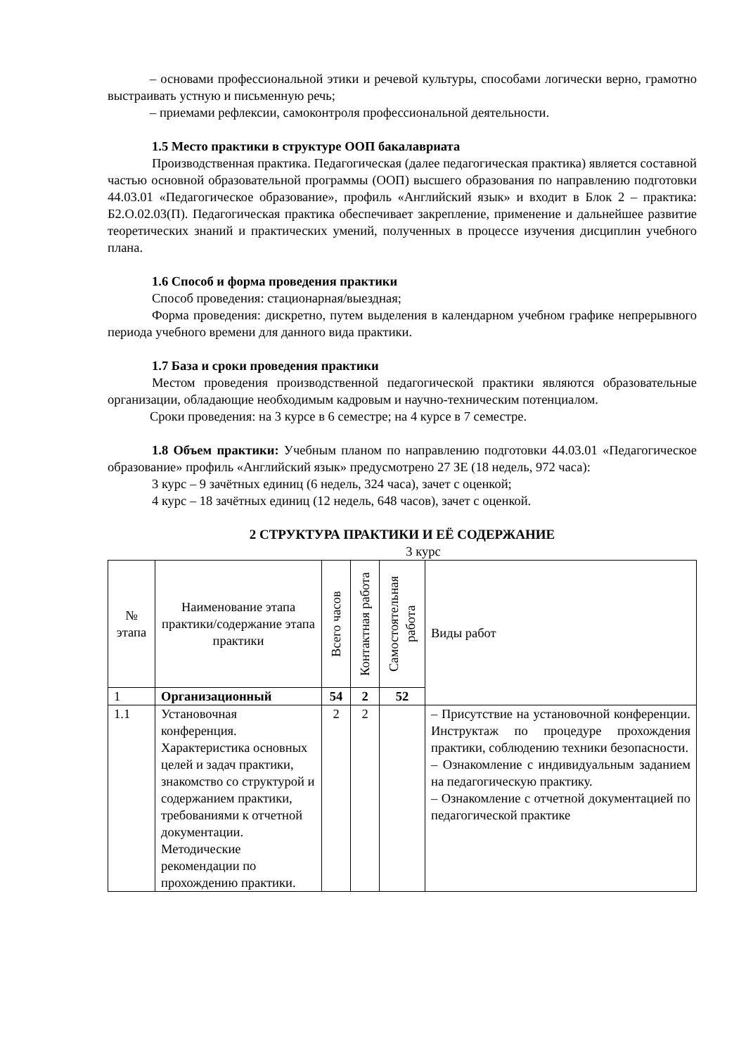– основами профессиональной этики и речевой культуры, способами логически верно, грамотно выстраивать устную и письменную речь;
– приемами рефлексии, самоконтроля профессиональной деятельности.
1.5 Место практики в структуре ООП бакалавриата
Производственная практика. Педагогическая (далее педагогическая практика) является составной частью основной образовательной программы (ООП) высшего образования по направлению подготовки 44.03.01 «Педагогическое образование», профиль «Английский язык» и входит в Блок 2 – практика: Б2.О.02.03(П). Педагогическая практика обеспечивает закрепление, применение и дальнейшее развитие теоретических знаний и практических умений, полученных в процессе изучения дисциплин учебного плана.
1.6 Способ и форма проведения практики
Способ проведения: стационарная/выездная;
Форма проведения: дискретно, путем выделения в календарном учебном графике непрерывного периода учебного времени для данного вида практики.
1.7 База и сроки проведения практики
Местом проведения производственной педагогической практики являются образовательные организации, обладающие необходимым кадровым и научно-техническим потенциалом.
Сроки проведения: на 3 курсе в 6 семестре; на 4 курсе в 7 семестре.
1.8 Объем практики: Учебным планом по направлению подготовки 44.03.01 «Педагогическое образование» профиль «Английский язык» предусмотрено 27 ЗЕ (18 недель, 972 часа):
3 курс – 9 зачётных единиц (6 недель, 324 часа), зачет с оценкой;
4 курс – 18 зачётных единиц (12 недель, 648 часов), зачет с оценкой.
2 СТРУКТУРА ПРАКТИКИ И ЕЁ СОДЕРЖАНИЕ
3 курс
| № этапа | Наименование этапа практики/содержание этапа практики | Всего часов | Контактная работа | Самостоятельная работа | Виды работ |
| --- | --- | --- | --- | --- | --- |
| 1 | Организационный | 54 | 2 | 52 | |
| 1.1 | Установочная конференция. Характеристика основных целей и задач практики, знакомство со структурой и содержанием практики, требованиями к отчетной документации. Методические рекомендации по прохождению практики. | 2 | 2 | | – Присутствие на установочной конференции. Инструктаж по процедуре прохождения практики, соблюдению техники безопасности. – Ознакомление с индивидуальным заданием на педагогическую практику. – Ознакомление с отчетной документацией по педагогической практике |